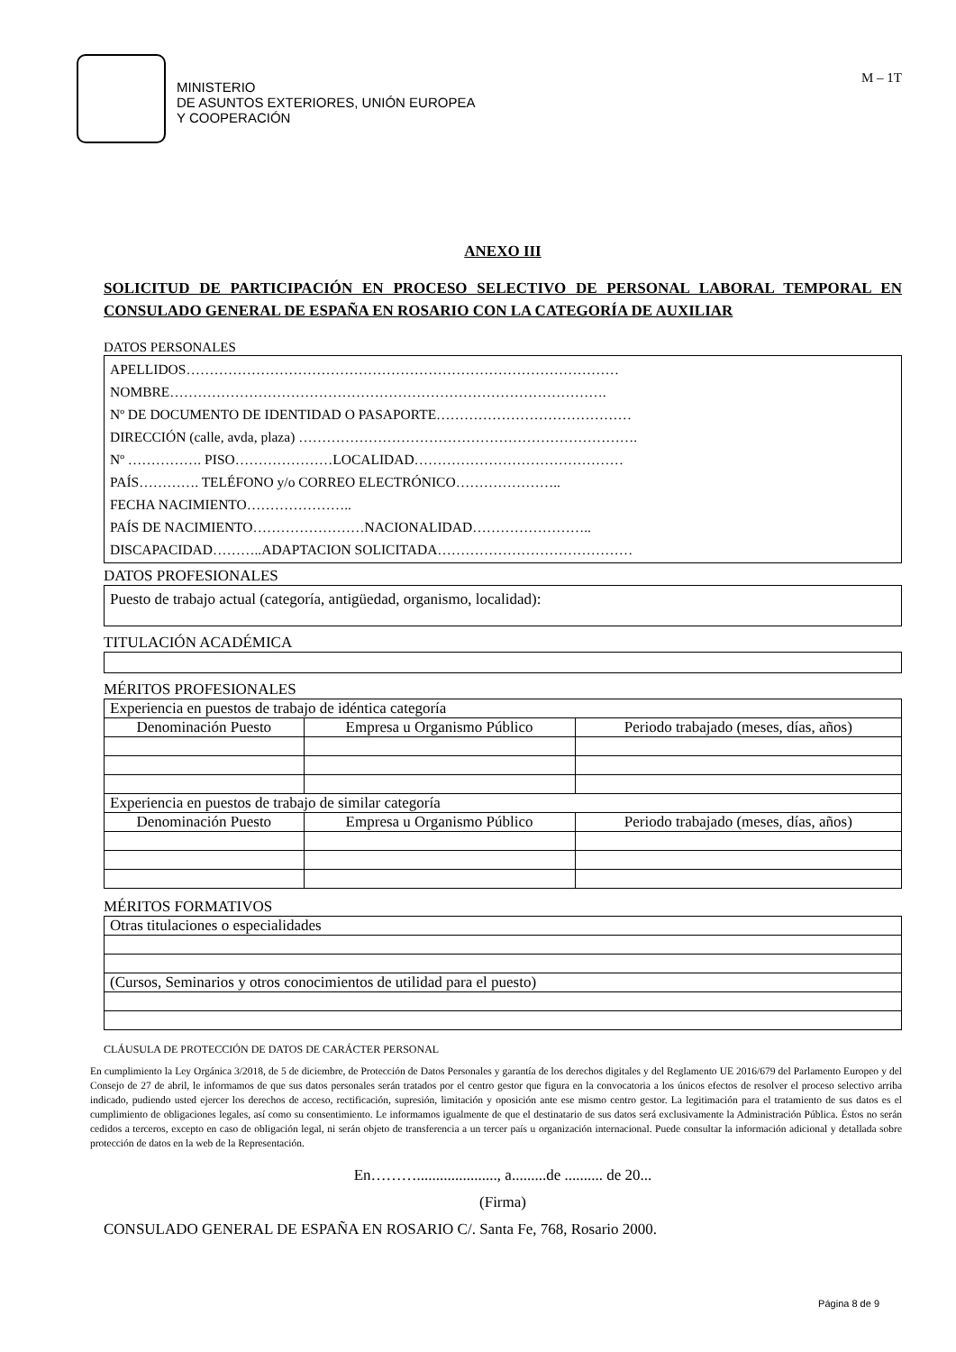MINISTERIO
DE ASUNTOS EXTERIORES, UNIÓN EUROPEA
Y COOPERACIÓN
M – 1T
ANEXO III
SOLICITUD DE PARTICIPACIÓN EN PROCESO SELECTIVO DE PERSONAL LABORAL TEMPORAL EN CONSULADO GENERAL DE ESPAÑA EN ROSARIO CON LA CATEGORÍA DE AUXILIAR
DATOS PERSONALES
APELLIDOS…………………………………………………………………………………
NOMBRE………………………………………………………………………………….
Nº DE DOCUMENTO DE IDENTIDAD O PASAPORTE……………………………………
DIRECCIÓN (calle, avda, plaza) ……………………………………………………………….
Nº ……………. PISO…………………LOCALIDAD………………………………………
PAÍS…………. TELÉFONO y/o CORREO ELECTRÓNICO…………………..
FECHA NACIMIENTO…………………..
PAÍS DE NACIMIENTO……………………NACIONALIDAD……………………..
DISCAPACIDAD………..ADAPTACION SOLICITADA……………………………………
DATOS PROFESIONALES
Puesto de trabajo actual (categoría, antigüedad, organismo, localidad):
TITULACIÓN ACADÉMICA
MÉRITOS PROFESIONALES
| Experiencia en puestos de trabajo de idéntica categoría | | |
| Denominación Puesto | Empresa u Organismo Público | Periodo trabajado (meses, días, años) |
| Experiencia en puestos de trabajo de similar categoría | | |
| Denominación Puesto | Empresa u Organismo Público | Periodo trabajado (meses, días, años) |
MÉRITOS FORMATIVOS
| Otras titulaciones o especialidades |
| (Cursos, Seminarios y otros conocimientos de utilidad para el puesto) |
CLÁUSULA DE PROTECCIÓN DE DATOS DE CARÁCTER PERSONAL
En cumplimiento la Ley Orgánica 3/2018, de 5 de diciembre, de Protección de Datos Personales y garantía de los derechos digitales y del Reglamento UE 2016/679 del Parlamento Europeo y del Consejo de 27 de abril, le informamos de que sus datos personales serán tratados por el centro gestor que figura en la convocatoria a los únicos efectos de resolver el proceso selectivo arriba indicado, pudiendo usted ejercer los derechos de acceso, rectificación, supresión, limitación y oposición ante ese mismo centro gestor. La legitimación para el tratamiento de sus datos es el cumplimiento de obligaciones legales, así como su consentimiento. Le informamos igualmente de que el destinatario de sus datos será exclusivamente la Administración Pública. Éstos no serán cedidos a terceros, excepto en caso de obligación legal, ni serán objeto de transferencia a un tercer país u organización internacional. Puede consultar la información adicional y detallada sobre protección de datos en la web de la Representación.
En………....................., a.........de .......... de 20...
(Firma)
CONSULADO GENERAL DE ESPAÑA EN ROSARIO C/. Santa Fe, 768, Rosario 2000.
Página 8 de 9